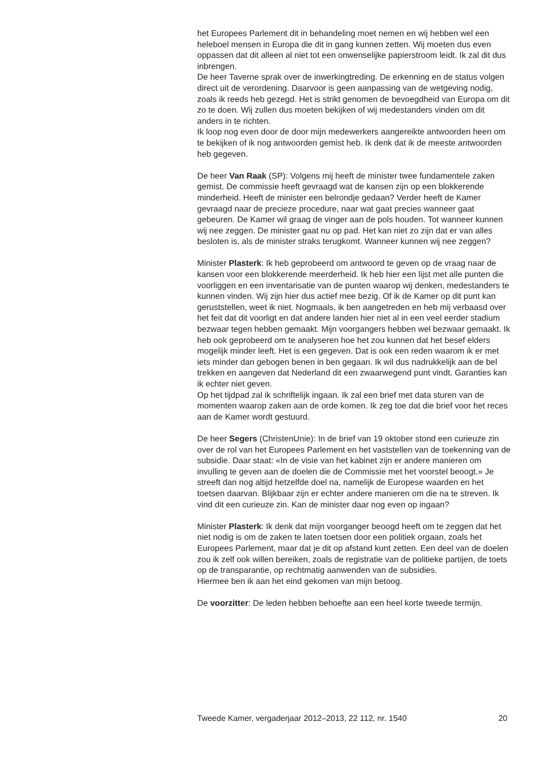het Europees Parlement dit in behandeling moet nemen en wij hebben wel een heleboel mensen in Europa die dit in gang kunnen zetten. Wij moeten dus even oppassen dat dit alleen al niet tot een onwenselijke papierstroom leidt. Ik zal dit dus inbrengen.
De heer Taverne sprak over de inwerkingtreding. De erkenning en de status volgen direct uit de verordening. Daarvoor is geen aanpassing van de wetgeving nodig, zoals ik reeds heb gezegd. Het is strikt genomen de bevoegdheid van Europa om dit zo te doen. Wij zullen dus moeten bekijken of wij medestanders vinden om dit anders in te richten.
Ik loop nog even door de door mijn medewerkers aangereikte antwoorden heen om te bekijken of ik nog antwoorden gemist heb. Ik denk dat ik de meeste antwoorden heb gegeven.
De heer Van Raak (SP): Volgens mij heeft de minister twee fundamentele zaken gemist. De commissie heeft gevraagd wat de kansen zijn op een blokkerende minderheid. Heeft de minister een belrondje gedaan? Verder heeft de Kamer gevraagd naar de precieze procedure, naar wat gaat precies wanneer gaat gebeuren. De Kamer wil graag de vinger aan de pols houden. Tot wanneer kunnen wij nee zeggen. De minister gaat nu op pad. Het kan niet zo zijn dat er van alles besloten is, als de minister straks terugkomt. Wanneer kunnen wij nee zeggen?
Minister Plasterk: Ik heb geprobeerd om antwoord te geven op de vraag naar de kansen voor een blokkerende meerderheid. Ik heb hier een lijst met alle punten die voorliggen en een inventarisatie van de punten waarop wij denken, medestanders te kunnen vinden. Wij zijn hier dus actief mee bezig. Of ik de Kamer op dit punt kan geruststellen, weet ik niet. Nogmaals, ik ben aangetreden en heb mij verbaasd over het feit dat dit voorligt en dat andere landen hier niet al in een veel eerder stadium bezwaar tegen hebben gemaakt. Mijn voorgangers hebben wel bezwaar gemaakt. Ik heb ook geprobeerd om te analyseren hoe het zou kunnen dat het besef elders mogelijk minder leeft. Het is een gegeven. Dat is ook een reden waarom ik er met iets minder dan gebogen benen in ben gegaan. Ik wil dus nadrukkelijk aan de bel trekken en aangeven dat Nederland dit een zwaarwegend punt vindt. Garanties kan ik echter niet geven.
Op het tijdpad zal ik schriftelijk ingaan. Ik zal een brief met data sturen van de momenten waarop zaken aan de orde komen. Ik zeg toe dat die brief voor het reces aan de Kamer wordt gestuurd.
De heer Segers (ChristenUnie): In de brief van 19 oktober stond een curieuze zin over de rol van het Europees Parlement en het vaststellen van de toekenning van de subsidie. Daar staat: «In de visie van het kabinet zijn er andere manieren om invulling te geven aan de doelen die de Commissie met het voorstel beoogt.» Je streeft dan nog altijd hetzelfde doel na, namelijk de Europese waarden en het toetsen daarvan. Blijkbaar zijn er echter andere manieren om die na te streven. Ik vind dit een curieuze zin. Kan de minister daar nog even op ingaan?
Minister Plasterk: Ik denk dat mijn voorganger beoogd heeft om te zeggen dat het niet nodig is om de zaken te laten toetsen door een politiek orgaan, zoals het Europees Parlement, maar dat je dit op afstand kunt zetten. Een deel van de doelen zou ik zelf ook willen bereiken, zoals de registratie van de politieke partijen, de toets op de transparantie, op rechtmatig aanwenden van de subsidies.
Hiermee ben ik aan het eind gekomen van mijn betoog.
De voorzitter: De leden hebben behoefte aan een heel korte tweede termijn.
Tweede Kamer, vergaderjaar 2012–2013, 22 112, nr. 1540 20